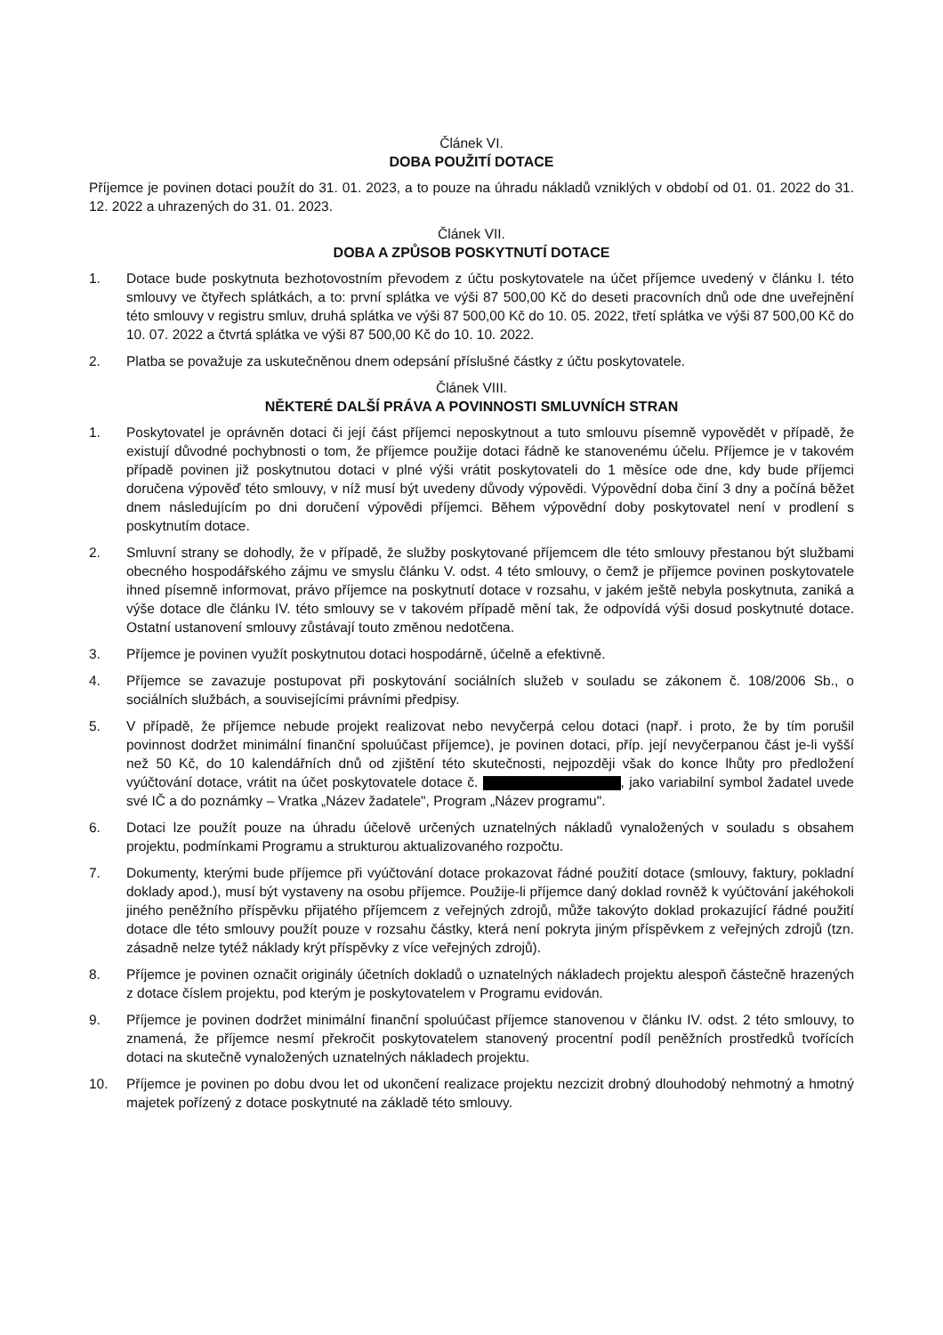Článek VI.
DOBA POUŽITÍ DOTACE
Příjemce je povinen dotaci použít do 31. 01. 2023, a to pouze na úhradu nákladů vzniklých v období od 01. 01. 2022 do 31. 12. 2022 a uhrazených do 31. 01. 2023.
Článek VII.
DOBA A ZPŮSOB POSKYTNUTÍ DOTACE
1. Dotace bude poskytnuta bezhotovostním převodem z účtu poskytovatele na účet příjemce uvedený v článku I. této smlouvy ve čtyřech splátkách, a to: první splátka ve výši 87 500,00 Kč do deseti pracovních dnů ode dne uveřejnění této smlouvy v registru smluv, druhá splátka ve výši 87 500,00 Kč do 10. 05. 2022, třetí splátka ve výši 87 500,00 Kč do 10. 07. 2022 a čtvrtá splátka ve výši 87 500,00 Kč do 10. 10. 2022.
2. Platba se považuje za uskutečněnou dnem odepsání příslušné částky z účtu poskytovatele.
Článek VIII.
NĚKTERÉ DALŠÍ PRÁVA A POVINNOSTI SMLUVNÍCH STRAN
1. Poskytovatel je oprávněn dotaci či její část příjemci neposkytnout a tuto smlouvu písemně vypovědět v případě, že existují důvodné pochybnosti o tom, že příjemce použije dotaci řádně ke stanovenému účelu. Příjemce je v takovém případě povinen již poskytnutou dotaci v plné výši vrátit poskytovateli do 1 měsíce ode dne, kdy bude příjemci doručena výpověď této smlouvy, v níž musí být uvedeny důvody výpovědi. Výpovědní doba činí 3 dny a počíná běžet dnem následujícím po dni doručení výpovědi příjemci. Během výpovědní doby poskytovatel není v prodlení s poskytnutím dotace.
2. Smluvní strany se dohodly, že v případě, že služby poskytované příjemcem dle této smlouvy přestanou být službami obecného hospodářského zájmu ve smyslu článku V. odst. 4 této smlouvy, o čemž je příjemce povinen poskytovatele ihned písemně informovat, právo příjemce na poskytnutí dotace v rozsahu, v jakém ještě nebyla poskytnuta, zaniká a výše dotace dle článku IV. této smlouvy se v takovém případě mění tak, že odpovídá výši dosud poskytnuté dotace. Ostatní ustanovení smlouvy zůstávají touto změnou nedotčena.
3. Příjemce je povinen využít poskytnutou dotaci hospodárně, účelně a efektivně.
4. Příjemce se zavazuje postupovat při poskytování sociálních služeb v souladu se zákonem č. 108/2006 Sb., o sociálních službách, a souvisejícími právními předpisy.
5. V případě, že příjemce nebude projekt realizovat nebo nevyčerpá celou dotaci (např. i proto, že by tím porušil povinnost dodržet minimální finanční spoluúčast příjemce), je povinen dotaci, příp. její nevyčerpanou část je-li vyšší než 50 Kč, do 10 kalendářních dnů od zjištění této skutečnosti, nejpozději však do konce lhůty pro předložení vyúčtování dotace, vrátit na účet poskytovatele dotace č. , jako variabilní symbol žadatel uvede své IČ a do poznámky – Vratka „Název žadatele", Program „Název programu".
6. Dotaci lze použít pouze na úhradu účelově určených uznatelných nákladů vynaložených v souladu s obsahem projektu, podmínkami Programu a strukturou aktualizovaného rozpočtu.
7. Dokumenty, kterými bude příjemce při vyúčtování dotace prokazovat řádné použití dotace (smlouvy, faktury, pokladní doklady apod.), musí být vystaveny na osobu příjemce. Použije-li příjemce daný doklad rovněž k vyúčtování jakéhokoli jiného peněžního příspěvku přijatého příjemcem z veřejných zdrojů, může takovýto doklad prokazující řádné použití dotace dle této smlouvy použít pouze v rozsahu částky, která není pokryta jiným příspěvkem z veřejných zdrojů (tzn. zásadně nelze tytéž náklady krýt příspěvky z více veřejných zdrojů).
8. Příjemce je povinen označit originály účetních dokladů o uznatelných nákladech projektu alespoň částečně hrazených z dotace číslem projektu, pod kterým je poskytovatelem v Programu evidován.
9. Příjemce je povinen dodržet minimální finanční spoluúčast příjemce stanovenou v článku IV. odst. 2 této smlouvy, to znamená, že příjemce nesmí překročit poskytovatelem stanovený procentní podíl peněžních prostředků tvořících dotaci na skutečně vynaložených uznatelných nákladech projektu.
10. Příjemce je povinen po dobu dvou let od ukončení realizace projektu nezcizit drobný dlouhodobý nehmotný a hmotný majetek pořízený z dotace poskytnuté na základě této smlouvy.